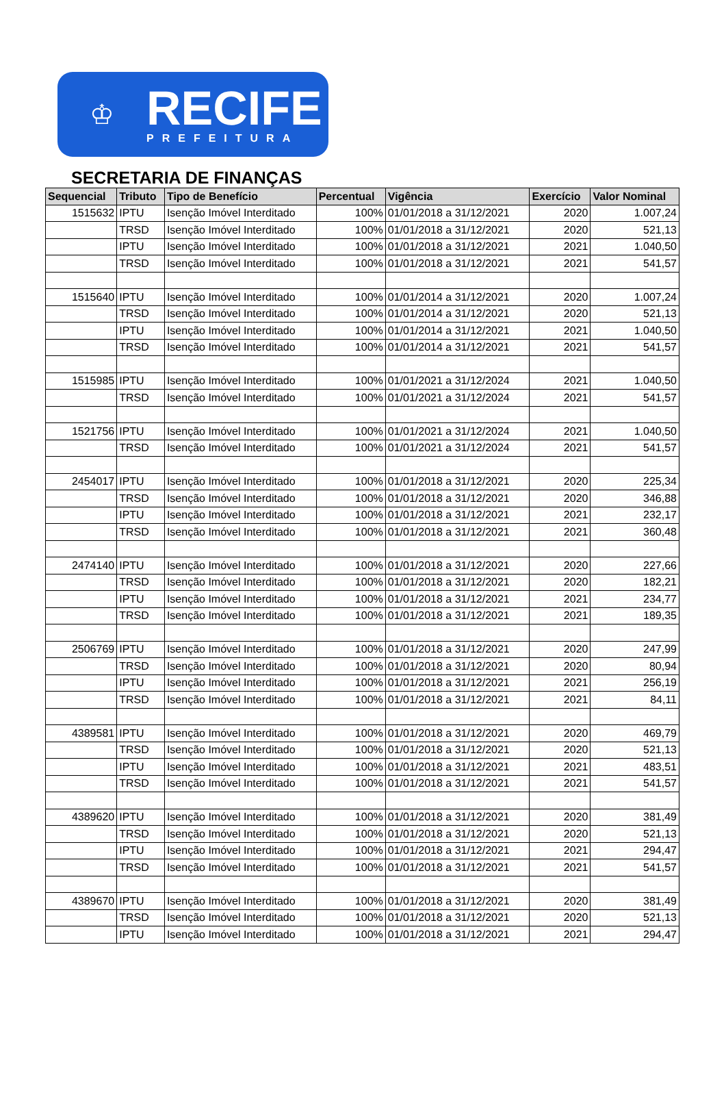♔
RECIFE
PREFEITURA
SECRETARIA DE FINANÇAS
| Sequencial | Tributo | Tipo de Benefício | Percentual | Vigência | Exercício | Valor Nominal |
| --- | --- | --- | --- | --- | --- | --- |
| 1515632 | IPTU | Isenção Imóvel Interditado | 100% | 01/01/2018 a 31/12/2021 | 2020 | 1.007,24 |
| | TRSD | Isenção Imóvel Interditado | 100% | 01/01/2018 a 31/12/2021 | 2020 | 521,13 |
| | IPTU | Isenção Imóvel Interditado | 100% | 01/01/2018 a 31/12/2021 | 2021 | 1.040,50 |
| | TRSD | Isenção Imóvel Interditado | 100% | 01/01/2018 a 31/12/2021 | 2021 | 541,57 |
| 1515640 | IPTU | Isenção Imóvel Interditado | 100% | 01/01/2014 a 31/12/2021 | 2020 | 1.007,24 |
| | TRSD | Isenção Imóvel Interditado | 100% | 01/01/2014 a 31/12/2021 | 2020 | 521,13 |
| | IPTU | Isenção Imóvel Interditado | 100% | 01/01/2014 a 31/12/2021 | 2021 | 1.040,50 |
| | TRSD | Isenção Imóvel Interditado | 100% | 01/01/2014 a 31/12/2021 | 2021 | 541,57 |
| 1515985 | IPTU | Isenção Imóvel Interditado | 100% | 01/01/2021 a 31/12/2024 | 2021 | 1.040,50 |
| | TRSD | Isenção Imóvel Interditado | 100% | 01/01/2021 a 31/12/2024 | 2021 | 541,57 |
| 1521756 | IPTU | Isenção Imóvel Interditado | 100% | 01/01/2021 a 31/12/2024 | 2021 | 1.040,50 |
| | TRSD | Isenção Imóvel Interditado | 100% | 01/01/2021 a 31/12/2024 | 2021 | 541,57 |
| 2454017 | IPTU | Isenção Imóvel Interditado | 100% | 01/01/2018 a 31/12/2021 | 2020 | 225,34 |
| | TRSD | Isenção Imóvel Interditado | 100% | 01/01/2018 a 31/12/2021 | 2020 | 346,88 |
| | IPTU | Isenção Imóvel Interditado | 100% | 01/01/2018 a 31/12/2021 | 2021 | 232,17 |
| | TRSD | Isenção Imóvel Interditado | 100% | 01/01/2018 a 31/12/2021 | 2021 | 360,48 |
| 2474140 | IPTU | Isenção Imóvel Interditado | 100% | 01/01/2018 a 31/12/2021 | 2020 | 227,66 |
| | TRSD | Isenção Imóvel Interditado | 100% | 01/01/2018 a 31/12/2021 | 2020 | 182,21 |
| | IPTU | Isenção Imóvel Interditado | 100% | 01/01/2018 a 31/12/2021 | 2021 | 234,77 |
| | TRSD | Isenção Imóvel Interditado | 100% | 01/01/2018 a 31/12/2021 | 2021 | 189,35 |
| 2506769 | IPTU | Isenção Imóvel Interditado | 100% | 01/01/2018 a 31/12/2021 | 2020 | 247,99 |
| | TRSD | Isenção Imóvel Interditado | 100% | 01/01/2018 a 31/12/2021 | 2020 | 80,94 |
| | IPTU | Isenção Imóvel Interditado | 100% | 01/01/2018 a 31/12/2021 | 2021 | 256,19 |
| | TRSD | Isenção Imóvel Interditado | 100% | 01/01/2018 a 31/12/2021 | 2021 | 84,11 |
| 4389581 | IPTU | Isenção Imóvel Interditado | 100% | 01/01/2018 a 31/12/2021 | 2020 | 469,79 |
| | TRSD | Isenção Imóvel Interditado | 100% | 01/01/2018 a 31/12/2021 | 2020 | 521,13 |
| | IPTU | Isenção Imóvel Interditado | 100% | 01/01/2018 a 31/12/2021 | 2021 | 483,51 |
| | TRSD | Isenção Imóvel Interditado | 100% | 01/01/2018 a 31/12/2021 | 2021 | 541,57 |
| 4389620 | IPTU | Isenção Imóvel Interditado | 100% | 01/01/2018 a 31/12/2021 | 2020 | 381,49 |
| | TRSD | Isenção Imóvel Interditado | 100% | 01/01/2018 a 31/12/2021 | 2020 | 521,13 |
| | IPTU | Isenção Imóvel Interditado | 100% | 01/01/2018 a 31/12/2021 | 2021 | 294,47 |
| | TRSD | Isenção Imóvel Interditado | 100% | 01/01/2018 a 31/12/2021 | 2021 | 541,57 |
| 4389670 | IPTU | Isenção Imóvel Interditado | 100% | 01/01/2018 a 31/12/2021 | 2020 | 381,49 |
| | TRSD | Isenção Imóvel Interditado | 100% | 01/01/2018 a 31/12/2021 | 2020 | 521,13 |
| | IPTU | Isenção Imóvel Interditado | 100% | 01/01/2018 a 31/12/2021 | 2021 | 294,47 |